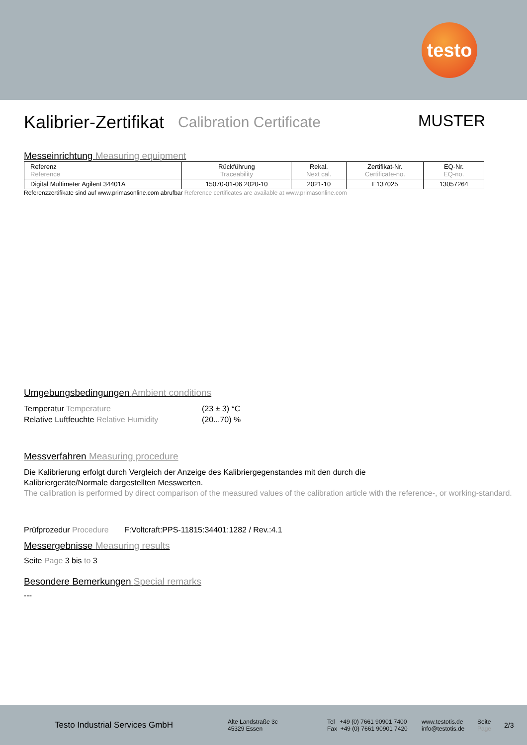testo
Kalibrier-Zertifikat Calibration Certificate MUSTER
Messeinrichtung Measuring equipment
| Referenz Reference | Rückführung Traceability | Rekal. Next cal. | Zertifikat-Nr. Certificate-no. | EQ-Nr. EQ-no. |
| Digital Multimeter Agilent 34401A | 15070-01-06 2020-10 | 2021-10 | E137025 | 13057264 |
Referenzzertifikate sind auf www.primasonline.com abrufbar Reference certificates are available at www.primasonline.com
Umgebungsbedingungen Ambient conditions
Temperatur Temperature
(23 ± 3) °C
Relative Luftfeuchte Relative Humidity
(20...70) %
Messverfahren Measuring procedure
Die Kalibrierung erfolgt durch Vergleich der Anzeige des Kalibriergegenstandes mit den durch die
Kalibriergeräte/Normale dargestellten Messwerten.
The calibration is performed by direct comparison of the measured values of the calibration article with the reference-, or working-standard.
Prüfprozedur Procedure F:Voltcraft:PPS-11815:34401:1282 / Rev.:4.1
Messergebnisse Measuring results
Seite Page 3 bis to 3
Besondere Bemerkungen Special remarks
---
Testo Industrial Services GmbH
Alte Landstraße 3c
45329 Essen
Tel +49 (0) 7661 90901 7400
Fax +49 (0) 7661 90901 7420
www.testotis.de
info@testotis.de
Seite
Page
2/3